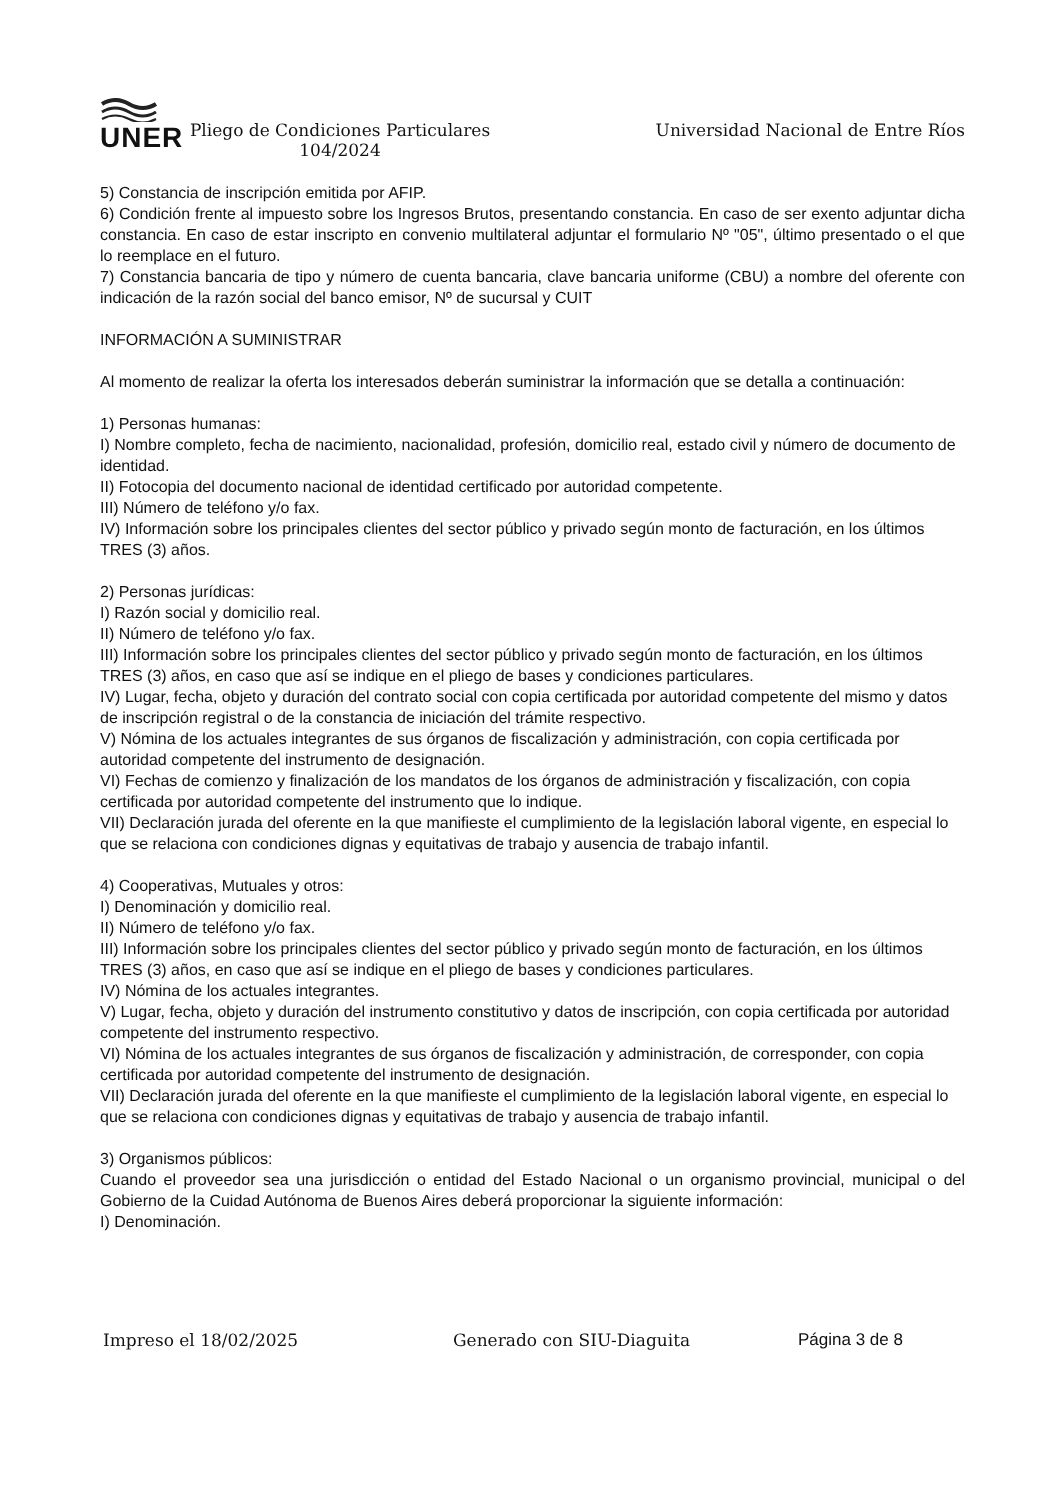UNER
Pliego de Condiciones Particulares 104/2024
Universidad Nacional de Entre Ríos
5) Constancia de inscripción emitida por AFIP.
6) Condición frente al impuesto sobre los Ingresos Brutos, presentando constancia. En caso de ser exento adjuntar dicha constancia. En caso de estar inscripto en convenio multilateral adjuntar el formulario Nº "05", último presentado o el que lo reemplace en el futuro.
7) Constancia bancaria de tipo y número de cuenta bancaria, clave bancaria uniforme (CBU) a nombre del oferente con indicación de la razón social del banco emisor, Nº de sucursal y CUIT
INFORMACIÓN A SUMINISTRAR
Al momento de realizar la oferta los interesados deberán suministrar la información que se detalla a continuación:
1) Personas humanas:
I) Nombre completo, fecha de nacimiento, nacionalidad, profesión, domicilio real, estado civil y número de documento de identidad.
II) Fotocopia del documento nacional de identidad certificado por autoridad competente.
III) Número de teléfono y/o fax.
IV) Información sobre los principales clientes del sector público y privado según monto de facturación, en los últimos TRES (3) años.
2) Personas jurídicas:
I) Razón social y domicilio real.
II) Número de teléfono y/o fax.
III) Información sobre los principales clientes del sector público y privado según monto de facturación, en los últimos TRES (3) años, en caso que así se indique en el pliego de bases y condiciones particulares.
IV) Lugar, fecha, objeto y duración del contrato social con copia certificada por autoridad competente del mismo y datos de inscripción registral o de la constancia de iniciación del trámite respectivo.
V) Nómina de los actuales integrantes de sus órganos de fiscalización y administración, con copia certificada por autoridad competente del instrumento de designación.
VI) Fechas de comienzo y finalización de los mandatos de los órganos de administración y fiscalización, con copia certificada por autoridad competente del instrumento que lo indique.
VII) Declaración jurada del oferente en la que manifieste el cumplimiento de la legislación laboral vigente, en especial lo que se relaciona con condiciones dignas y equitativas de trabajo y ausencia de trabajo infantil.
4) Cooperativas, Mutuales y otros:
I) Denominación y domicilio real.
II) Número de teléfono y/o fax.
III) Información sobre los principales clientes del sector público y privado según monto de facturación, en los últimos TRES (3) años, en caso que así se indique en el pliego de bases y condiciones particulares.
IV) Nómina de los actuales integrantes.
V) Lugar, fecha, objeto y duración del instrumento constitutivo y datos de inscripción, con copia certificada por autoridad competente del instrumento respectivo.
VI) Nómina de los actuales integrantes de sus órganos de fiscalización y administración, de corresponder, con copia certificada por autoridad competente del instrumento de designación.
VII) Declaración jurada del oferente en la que manifieste el cumplimiento de la legislación laboral vigente, en especial lo que se relaciona con condiciones dignas y equitativas de trabajo y ausencia de trabajo infantil.
3) Organismos públicos:
Cuando el proveedor sea una jurisdicción o entidad del Estado Nacional o un organismo provincial, municipal o del Gobierno de la Cuidad Autónoma de Buenos Aires deberá proporcionar la siguiente información:
I) Denominación.
Impreso el 18/02/2025 Generado con SIU-Diaguita Página 3 de 8